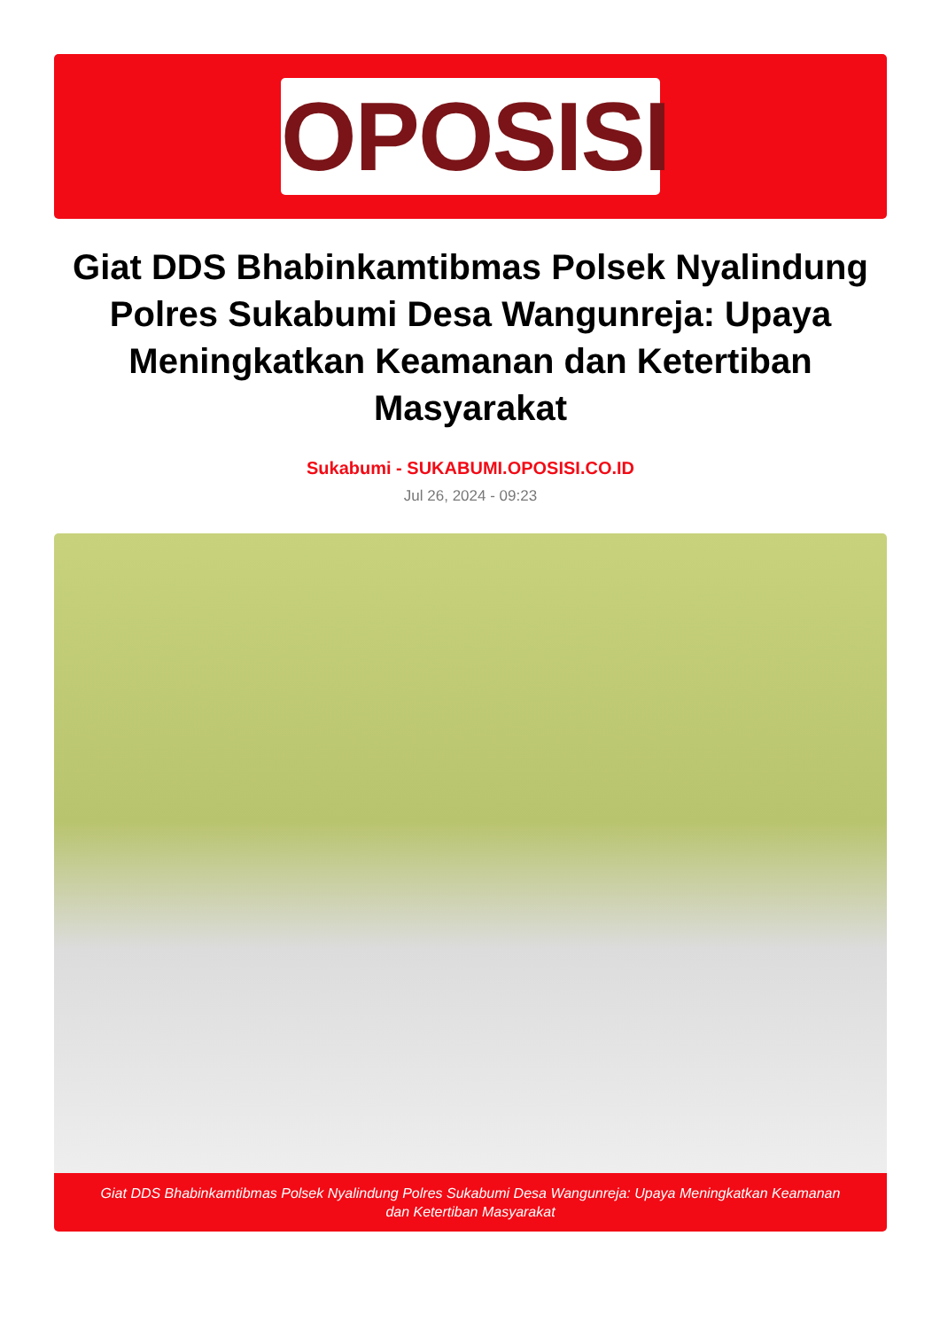OPOSISI
Giat DDS Bhabinkamtibmas Polsek Nyalindung Polres Sukabumi Desa Wangunreja: Upaya Meningkatkan Keamanan dan Ketertiban Masyarakat
Sukabumi - SUKABUMI.OPOSISI.CO.ID
Jul 26, 2024 - 09:23
Giat DDS Bhabinkamtibmas Polsek Nyalindung Polres Sukabumi Desa Wangunreja: Upaya Meningkatkan Keamanan dan Ketertiban Masyarakat